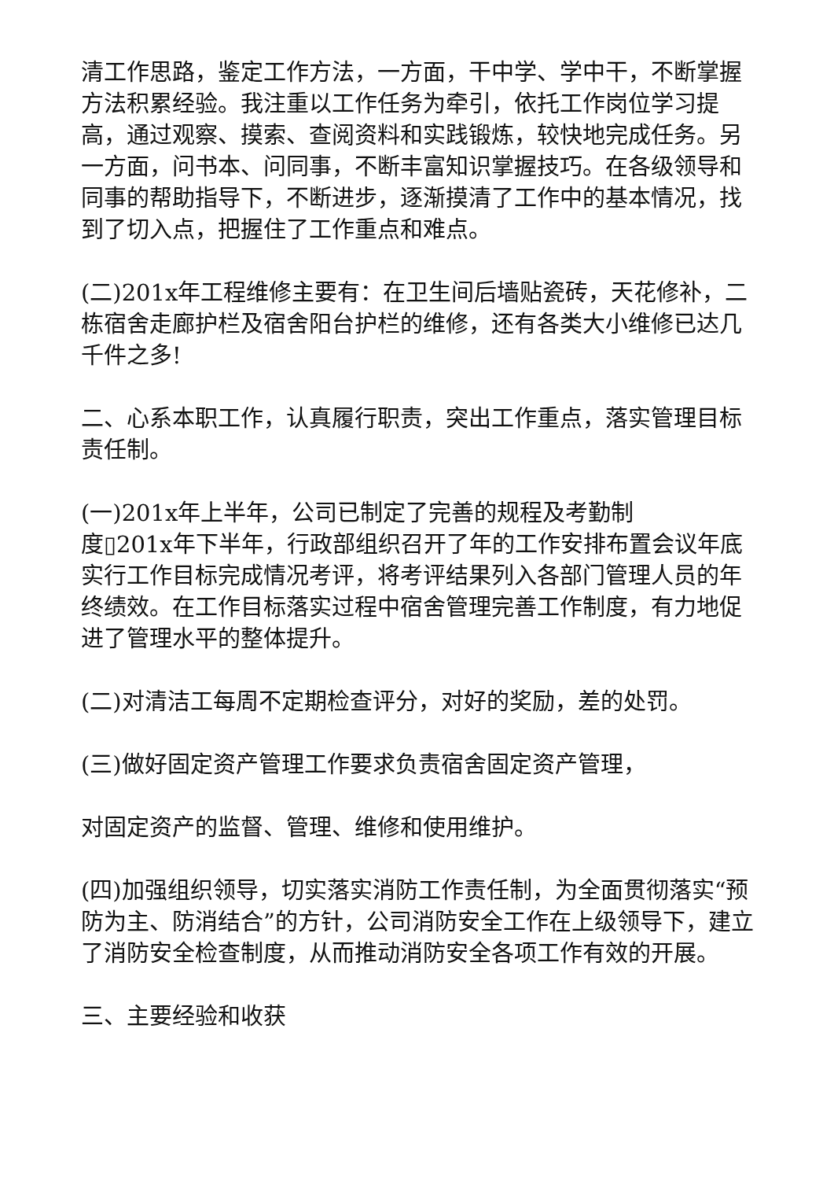清工作思路，鉴定工作方法，一方面，干中学、学中干，不断掌握方法积累经验。我注重以工作任务为牵引，依托工作岗位学习提高，通过观察、摸索、查阅资料和实践锻炼，较快地完成任务。另一方面，问书本、问同事，不断丰富知识掌握技巧。在各级领导和同事的帮助指导下，不断进步，逐渐摸清了工作中的基本情况，找到了切入点，把握住了工作重点和难点。
(二)201x年工程维修主要有：在卫生间后墙贴瓷砖，天花修补，二栋宿舍走廊护栏及宿舍阳台护栏的维修，还有各类大小维修已达几千件之多!
二、心系本职工作，认真履行职责，突出工作重点，落实管理目标责任制。
(一)201x年上半年，公司已制定了完善的规程及考勤制
度▯201x年下半年，行政部组织召开了年的工作安排布置会议年底实行工作目标完成情况考评，将考评结果列入各部门管理人员的年终绩效。在工作目标落实过程中宿舍管理完善工作制度，有力地促进了管理水平的整体提升。
(二)对清洁工每周不定期检查评分，对好的奖励，差的处罚。
(三)做好固定资产管理工作要求负责宿舍固定资产管理，
对固定资产的监督、管理、维修和使用维护。
(四)加强组织领导，切实落实消防工作责任制，为全面贯彻落实“预防为主、防消结合”的方针，公司消防安全工作在上级领导下，建立了消防安全检查制度，从而推动消防安全各项工作有效的开展。
三、主要经验和收获